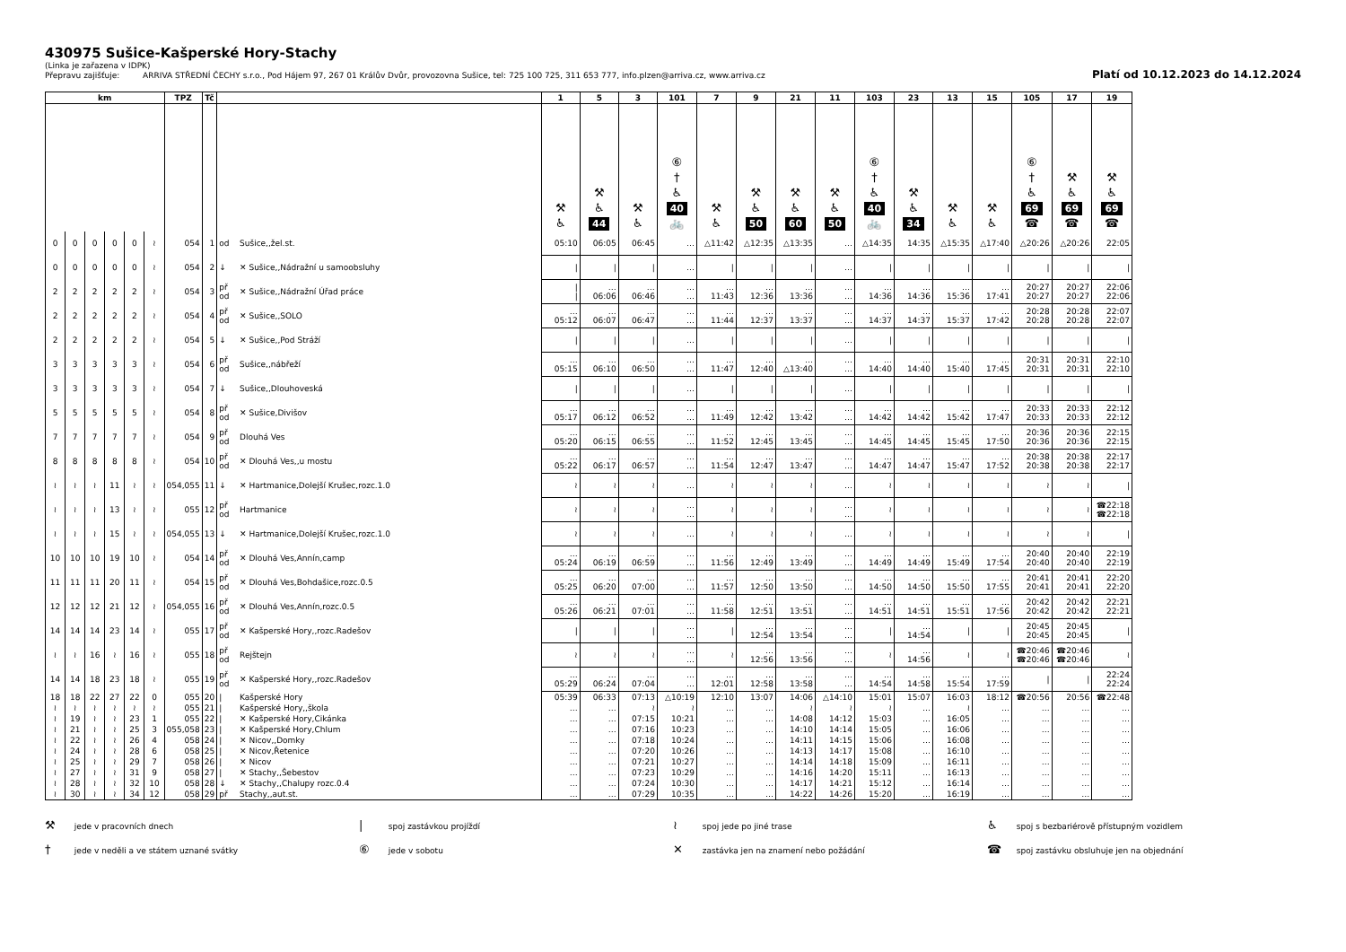430975 Sušice-Kašperské Hory-Stachy
(Linka je zařazena v IDPK)
Přepravu zajišťuje: ARRIVA STŘEDNÍ ČECHY s.r.o., Pod Hájem 97, 267 01 Králův Dvůr, provozovna Sušice, tel: 725 100 725, 311 653 777, info.plzen@arriva.cz, www.arriva.cz
Platí od 10.12.2023 do 14.12.2024
| km | | | | | | TPZ | Tč | | | 1 | 5 | 3 | 101 | 7 | 9 | 21 | 11 | 103 | 23 | 13 | 15 | 105 | 17 | 19 |
| --- | --- | --- | --- | --- | --- | --- | --- | --- | --- | --- | --- | --- | --- | --- | --- | --- | --- | --- | --- | --- | --- | --- | --- | --- |
| | | | | | | | | | | ⚒ ♿ | ⚒ ♿ 44 | ⚒ ♿ | ⑥ † ♿ 40 🚲 | ⚒ ♿ | ⚒ ♿ 50 | ⚒ ♿ 60 | ⚒ ♿ 50 | ⑥ † ♿ 40 🚲 | ⚒ ♿ 34 | ⚒ ♿ | ⚒ ♿ | ⑥ † ♿ 69 ☎ | ⚒ ♿ 69 ☎ | ⚒ ♿ 69 ☎ |
| 0 | 0 | 0 | 0 | 0 | ≀ | 054 | 1 | od | Sušice,,žel.st. | 05:10 | 06:05 | 06:45 | … | △11:42 | △12:35 | △13:35 | … | △14:35 | 14:35 | △15:35 | △17:40 | △20:26 | △20:26 | 22:05 |
| 0 | 0 | 0 | 0 | 0 | ≀ | 054 | 2 | ↓ | ✕ Sušice,,Nádražní u samoobsluhy | / | / | / | … | / | / | / | … | / | / | / | / | / | / | / |
| 2 | 2 | 2 | 2 | 2 | ≀ | 054 | 3 | př od | ✕ Sušice,,Nádražní Úřad práce | / / | … 06:06 | … 06:46 | … … | … 11:43 | … 12:36 | … 13:36 | … … | … 14:36 | … 14:36 | … 15:36 | … 17:41 | 20:27 20:27 | 20:27 20:27 | 22:06 22:06 |
| 2 | 2 | 2 | 2 | 2 | ≀ | 054 | 4 | př od | ✕ Sušice,,SOLO | … 05:12 | … 06:07 | … 06:47 | … … | … 11:44 | … 12:37 | … 13:37 | … … | … 14:37 | … 14:37 | … 15:37 | … 17:42 | 20:28 20:28 | 20:28 20:28 | 22:07 22:07 |
| 2 | 2 | 2 | 2 | 2 | ≀ | 054 | 5 | ↓ | ✕ Sušice,,Pod Stráží | / | / | / | … | / | / | / | … | / | / | / | / | / | / | / |
| 3 | 3 | 3 | 3 | 3 | ≀ | 054 | 6 | př od | Sušice,,nábřeží | … 05:15 | … 06:10 | … 06:50 | … … | … 11:47 | … 12:40 | … △13:40 | … … | … 14:40 | … 14:40 | … 15:40 | … 17:45 | 20:31 20:31 | 20:31 20:31 | 22:10 22:10 |
| 3 | 3 | 3 | 3 | 3 | ≀ | 054 | 7 | ↓ | Sušice,,Dlouhoveská | / | / | / | … | / | / | / | … | / | / | / | / | / | / | / |
| 5 | 5 | 5 | 5 | 5 | ≀ | 054 | 8 | př od | ✕ Sušice,Divišov | … 05:17 | … 06:12 | … 06:52 | … … | … 11:49 | … 12:42 | … 13:42 | … … | … 14:42 | … 14:42 | … 15:42 | … 17:47 | 20:33 20:33 | 20:33 20:33 | 22:12 22:12 |
| 7 | 7 | 7 | 7 | 7 | ≀ | 054 | 9 | př od | Dlouhá Ves | … 05:20 | … 06:15 | … 06:55 | … … | … 11:52 | … 12:45 | … 13:45 | … … | … 14:45 | … 14:45 | … 15:45 | … 17:50 | 20:36 20:36 | 20:36 20:36 | 22:15 22:15 |
| 8 | 8 | 8 | 8 | 8 | ≀ | 054 | 10 | př od | ✕ Dlouhá Ves,,u mostu | … 05:22 | … 06:17 | … 06:57 | … … | … 11:54 | … 12:47 | … 13:47 | … … | … 14:47 | … 14:47 | … 15:47 | … 17:52 | 20:38 20:38 | 20:38 20:38 | 22:17 22:17 |
| ≀ | ≀ | ≀ | 11 | ≀ | ≀ | 054,055 | 11 | ↓ | ✕ Hartmanice,Dolejší Krušec,rozc.1.0 | ≀ | ≀ | ≀ | … | ≀ | ≀ | ≀ | … | ≀ | ≀ | ≀ | ≀ | ≀ | ≀ | / |
| ≀ | ≀ | ≀ | 13 | ≀ | ≀ | 055 | 12 | př od | Hartmanice | ≀ | ≀ | ≀ | … … | ≀ | ≀ | ≀ | … … | ≀ | ≀ | ≀ | ≀ | ≀ | ≀ | ☎22:18 ☎22:18 |
| ≀ | ≀ | ≀ | 15 | ≀ | ≀ | 054,055 | 13 | ↓ | ✕ Hartmanice,Dolejší Krušec,rozc.1.0 | ≀ | ≀ | ≀ | … | ≀ | ≀ | ≀ | … | ≀ | ≀ | ≀ | ≀ | ≀ | ≀ | / |
| 10 | 10 | 10 | 19 | 10 | ≀ | 054 | 14 | př od | ✕ Dlouhá Ves,Annín,camp | … 05:24 | … 06:19 | … 06:59 | … … | … 11:56 | … 12:49 | … 13:49 | … … | … 14:49 | … 14:49 | … 15:49 | … 17:54 | 20:40 20:40 | 20:40 20:40 | 22:19 22:19 |
| 11 | 11 | 11 | 20 | 11 | ≀ | 054 | 15 | př od | ✕ Dlouhá Ves,Bohdašice,rozc.0.5 | … 05:25 | … 06:20 | … 07:00 | … … | … 11:57 | … 12:50 | … 13:50 | … … | … 14:50 | … 14:50 | … 15:50 | … 17:55 | 20:41 20:41 | 20:41 20:41 | 22:20 22:20 |
| 12 | 12 | 12 | 21 | 12 | ≀ | 054,055 | 16 | př od | ✕ Dlouhá Ves,Annín,rozc.0.5 | … 05:26 | … 06:21 | … 07:01 | … … | … 11:58 | … 12:51 | … 13:51 | … … | … 14:51 | … 14:51 | … 15:51 | … 17:56 | 20:42 20:42 | 20:42 20:42 | 22:21 22:21 |
| 14 | 14 | 14 | 23 | 14 | ≀ | 055 | 17 | př od | ✕ Kašperské Hory,,rozc.Radešov | / | / | / | … … | / | … 12:54 | … 13:54 | … … | / | … 14:54 | / | / | 20:45 20:45 | 20:45 20:45 | / |
| ≀ | ≀ | 16 | ≀ | 16 | ≀ | 055 | 18 | př od | Rejštejn | ≀ | ≀ | ≀ | … … | ≀ | … 12:56 | … 13:56 | … … | ≀ | … 14:56 | ≀ | ≀ | ☎20:46 ☎20:46 | ☎20:46 ☎20:46 | ≀ |
| 14 | 14 | 18 | 23 | 18 | ≀ | 055 | 19 | př od | ✕ Kašperské Hory,,rozc.Radešov | … 05:29 | … 06:24 | … 07:04 | … … | … 12:01 | … 12:58 | … 13:58 | … … | … 14:54 | … 14:58 | … 15:54 | … 17:59 | / | / | 22:24 22:24 |
| 18 | 18 | 22 | 27 | 22 | 0 | 055 | 20 | / | Kašperské Hory | 05:39 | 06:33 | 07:13 | △10:19 | 12:10 | 13:07 | 14:06 | △14:10 | 15:01 | 15:07 | 16:03 | 18:12 | ☎20:56 | 20:56 | ☎22:48 |
| ≀ | ≀ | ≀ | ≀ | ≀ | ≀ | 055 | 21 | / | Kašperské Hory,,škola | … | … | ≀ | ≀ | … | … | ≀ | ≀ | ≀ | … | ≀ | … | … | … | … |
| ≀ | 19 | ≀ | ≀ | 23 | 1 | 055 | 22 | / | ✕ Kašperské Hory,Cikánka | … | … | 07:15 | 10:21 | … | … | 14:08 | 14:12 | 15:03 | … | 16:05 | … | … | … | … |
| ≀ | 21 | ≀ | ≀ | 25 | 3 | 055,058 | 23 | / | ✕ Kašperské Hory,Chlum | … | … | 07:16 | 10:23 | … | … | 14:10 | 14:14 | 15:05 | … | 16:06 | … | … | … | … |
| ≀ | 22 | ≀ | ≀ | 26 | 4 | 058 | 24 | / | ✕ Nicov,,Domky | … | … | 07:18 | 10:24 | … | … | 14:11 | 14:15 | 15:06 | … | 16:08 | … | … | … | … |
| ≀ | 24 | ≀ | ≀ | 28 | 6 | 058 | 25 | / | ✕ Nicov,Řetenice | … | … | 07:20 | 10:26 | … | … | 14:13 | 14:17 | 15:08 | … | 16:10 | … | … | … | … |
| ≀ | 25 | ≀ | ≀ | 29 | 7 | 058 | 26 | / | ✕ Nicov | … | … | 07:21 | 10:27 | … | … | 14:14 | 14:18 | 15:09 | … | 16:11 | … | … | … | … |
| ≀ | 27 | ≀ | ≀ | 31 | 9 | 058 | 27 | / | ✕ Stachy,,Šebestov | … | … | 07:23 | 10:29 | … | … | 14:16 | 14:20 | 15:11 | … | 16:13 | … | … | … | … |
| ≀ | 28 | ≀ | ≀ | 32 | 10 | 058 | 28 | ↓ | ✕ Stachy,,Chalupy rozc.0.4 | … | … | 07:24 | 10:30 | … | … | 14:17 | 14:21 | 15:12 | … | 16:14 | … | … | … | … |
| ≀ | 30 | ≀ | ≀ | 34 | 12 | 058 | 29 | př | Stachy,,aut.st. | … | … | 07:29 | 10:35 | … | … | 14:22 | 14:26 | 15:20 | … | 16:19 | … | … | … | … |
⚒ jede v pracovních dnech
| spoj zastávkou projíždí
≀ spoj jede po jiné trase
♿ spoj s bezbariérově přístupným vozidlem
† jede v neděli a ve státem uznané svátky
⑥ jede v sobotu
✕ zastávka jen na znamení nebo požádání
☎ spoj zastávku obsluhuje jen na objednání